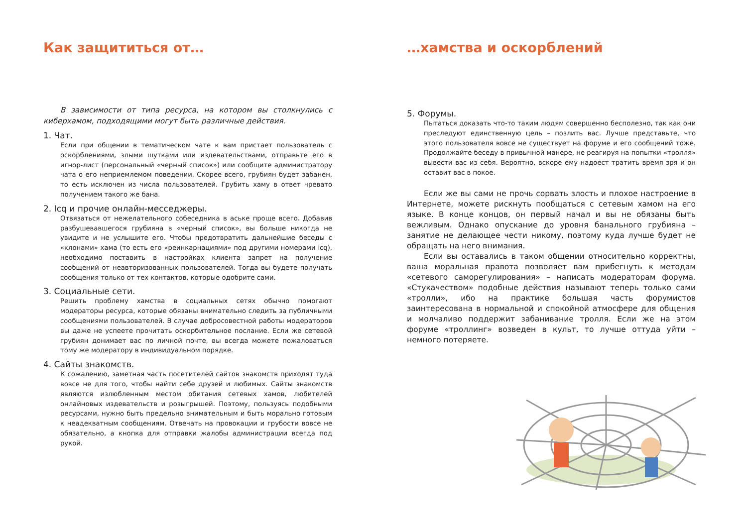Как защититься от…
В зависимости от типа ресурса, на котором вы столкнулись с киберхамом, подходящими могут быть различные действия.
1. Чат.
Если при общении в тематическом чате к вам пристает пользователь с оскорблениями, злыми шутками или издевательствами, отправьте его в игнор-лист (персональный «черный список») или сообщите администратору чата о его неприемлемом поведении. Скорее всего, грубиян будет забанен, то есть исключен из числа пользователей. Грубить хаму в ответ чревато получением такого же бана.
2. Icq и прочие онлайн-месседжеры.
Отвязаться от нежелательного собеседника в аське проще всего. Добавив разбушевавшегося грубияна в «черный список», вы больше никогда не увидите и не услышите его. Чтобы предотвратить дальнейшие беседы с «клонами» хама (то есть его «реинкарнациями» под другими номерами icq), необходимо поставить в настройках клиента запрет на получение сообщений от неавторизованных пользователей. Тогда вы будете получать сообщения только от тех контактов, которые одобрите сами.
3. Социальные сети.
Решить проблему хамства в социальных сетях обычно помогают модераторы ресурса, которые обязаны внимательно следить за публичными сообщениями пользователей. В случае добросовестной работы модераторов вы даже не успеете прочитать оскорбительное послание. Если же сетевой грубиян донимает вас по личной почте, вы всегда можете пожаловаться тому же модератору в индивидуальном порядке.
4. Сайты знакомств.
К сожалению, заметная часть посетителей сайтов знакомств приходят туда вовсе не для того, чтобы найти себе друзей и любимых. Сайты знакомств являются излюбленным местом обитания сетевых хамов, любителей онлайновых издевательств и розыгрышей. Поэтому, пользуясь подобными ресурсами, нужно быть предельно внимательным и быть морально готовым к неадекватным сообщениям. Отвечать на провокации и грубости вовсе не обязательно, а кнопка для отправки жалобы администрации всегда под рукой.
…хамства и оскорблений
5. Форумы.
Пытаться доказать что-то таким людям совершенно бесполезно, так как они преследуют единственную цель – позлить вас. Лучше представьте, что этого пользователя вовсе не существует на форуме и его сообщений тоже. Продолжайте беседу в привычной манере, не реагируя на попытки «тролля» вывести вас из себя. Вероятно, вскоре ему надоест тратить время зря и он оставит вас в покое.
Если же вы сами не прочь сорвать злость и плохое настроение в Интернете, можете рискнуть пообщаться с сетевым хамом на его языке. В конце концов, он первый начал и вы не обязаны быть вежливым. Однако опускание до уровня банального грубияна – занятие не делающее чести никому, поэтому куда лучше будет не обращать на него внимания.
Если вы оставались в таком общении относительно корректны, ваша моральная правота позволяет вам прибегнуть к методам «сетевого саморегулирования» – написать модераторам форума. «Стукачеством» подобные действия называют теперь только сами «тролли», ибо на практике большая часть форумистов заинтересована в нормальной и спокойной атмосфере для общения и молчаливо поддержит забанивание тролля. Если же на этом форуме «троллинг» возведен в культ, то лучше оттуда уйти – немного потеряете.